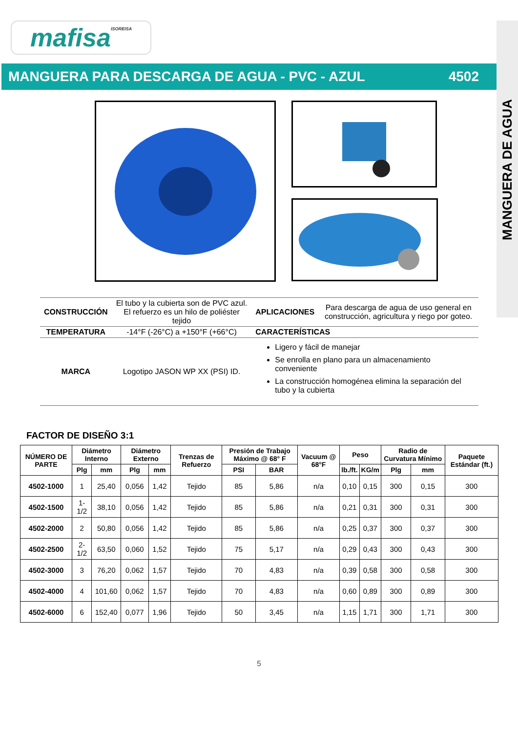MANGUERA DE AGUA
mafisa ISOREISA
MANGUERA PARA DESCARGA DE AGUA - PVC - AZUL 4502
| CONSTRUCCIÓN | El tubo y la cubierta son de PVC azul. El refuerzo es un hilo de poliéster tejido | APLICACIONES | Para descarga de agua de uso general en construcción, agricultura y riego por goteo. |
| TEMPERATURA | -14°F (-26°C) a +150°F (+66°C) | CARACTERÍSTICAS | |
| MARCA | Logotipo JASON WP XX (PSI) ID. | Ligero y fácil de manejar Se enrolla en plano para un almacenamiento conveniente La construcción homogénea elimina la separación del tubo y la cubierta | |
FACTOR DE DISEÑO 3:1
| NÚMERO DE PARTE | Diámetro Interno | | Diámetro Externo | | Trenzas de Refuerzo | Presión de Trabajo Máximo @ 68° F | | Vacuum @ 68°F | Peso | | Radio de Curvatura Mínimo | | Paquete Estándar (ft.) |
| --- | --- | --- | --- | --- | --- | --- | --- | --- | --- | --- | --- | --- | --- |
| | Plg | mm | Plg | mm | | PSI | BAR | | lb./ft. | KG/m | Plg | mm | |
| 4502-1000 | 1 | 25,40 | 0,056 | 1,42 | Tejido | 85 | 5,86 | n/a | 0,10 | 0,15 | 300 | 0,15 | 300 |
| 4502-1500 | 1-1/2 | 38,10 | 0,056 | 1,42 | Tejido | 85 | 5,86 | n/a | 0,21 | 0,31 | 300 | 0,31 | 300 |
| 4502-2000 | 2 | 50,80 | 0,056 | 1,42 | Tejido | 85 | 5,86 | n/a | 0,25 | 0,37 | 300 | 0,37 | 300 |
| 4502-2500 | 2-1/2 | 63,50 | 0,060 | 1,52 | Tejido | 75 | 5,17 | n/a | 0,29 | 0,43 | 300 | 0,43 | 300 |
| 4502-3000 | 3 | 76,20 | 0,062 | 1,57 | Tejido | 70 | 4,83 | n/a | 0,39 | 0,58 | 300 | 0,58 | 300 |
| 4502-4000 | 4 | 101,60 | 0,062 | 1,57 | Tejido | 70 | 4,83 | n/a | 0,60 | 0,89 | 300 | 0,89 | 300 |
| 4502-6000 | 6 | 152,40 | 0,077 | 1,96 | Tejido | 50 | 3,45 | n/a | 1,15 | 1,71 | 300 | 1,71 | 300 |
5